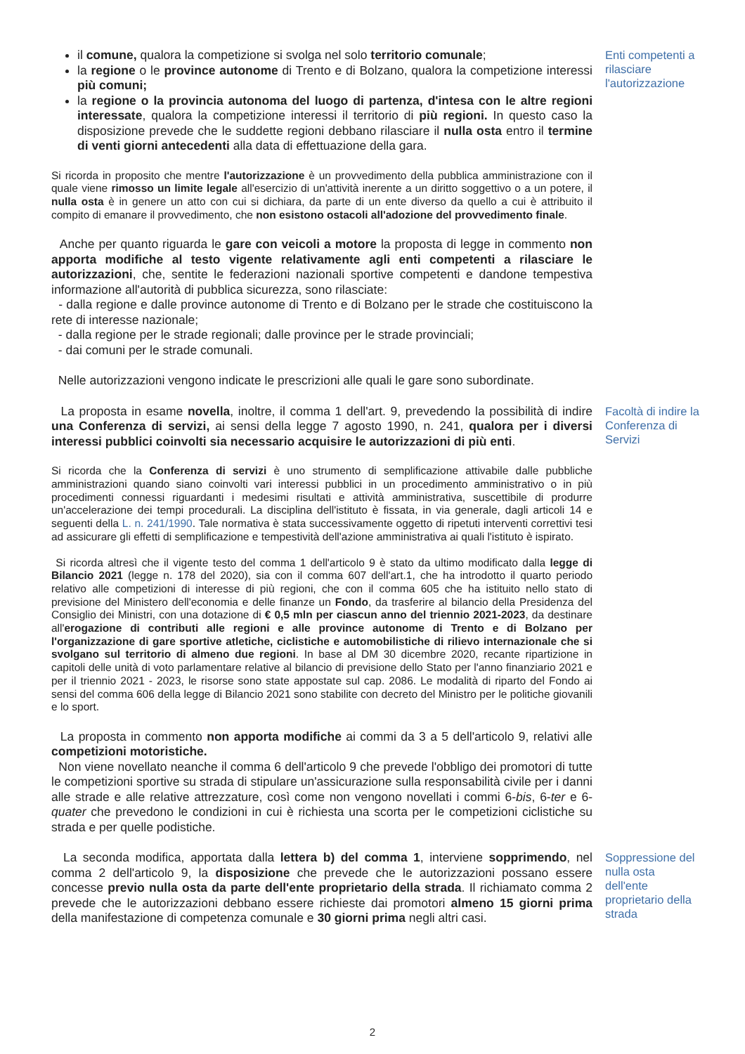il comune, qualora la competizione si svolga nel solo territorio comunale;
la regione o le province autonome di Trento e di Bolzano, qualora la competizione interessi più comuni;
la regione o la provincia autonoma del luogo di partenza, d'intesa con le altre regioni interessate, qualora la competizione interessi il territorio di più regioni. In questo caso la disposizione prevede che le suddette regioni debbano rilasciare il nulla osta entro il termine di venti giorni antecedenti alla data di effettuazione della gara.
Enti competenti a rilasciare l'autorizzazione
Si ricorda in proposito che mentre l'autorizzazione è un provvedimento della pubblica amministrazione con il quale viene rimosso un limite legale all'esercizio di un'attività inerente a un diritto soggettivo o a un potere, il nulla osta è in genere un atto con cui si dichiara, da parte di un ente diverso da quello a cui è attribuito il compito di emanare il provvedimento, che non esistono ostacoli all'adozione del provvedimento finale.
Anche per quanto riguarda le gare con veicoli a motore la proposta di legge in commento non apporta modifiche al testo vigente relativamente agli enti competenti a rilasciare le autorizzazioni, che, sentite le federazioni nazionali sportive competenti e dandone tempestiva informazione all'autorità di pubblica sicurezza, sono rilasciate:
- dalla regione e dalle province autonome di Trento e di Bolzano per le strade che costituiscono la rete di interesse nazionale;
- dalla regione per le strade regionali; dalle province per le strade provinciali;
- dai comuni per le strade comunali.
Nelle autorizzazioni vengono indicate le prescrizioni alle quali le gare sono subordinate.
La proposta in esame novella, inoltre, il comma 1 dell'art. 9, prevedendo la possibilità di indire una Conferenza di servizi, ai sensi della legge 7 agosto 1990, n. 241, qualora per i diversi interessi pubblici coinvolti sia necessario acquisire le autorizzazioni di più enti.
Facoltà di indire la Conferenza di Servizi
Si ricorda che la Conferenza di servizi è uno strumento di semplificazione attivabile dalle pubbliche amministrazioni quando siano coinvolti vari interessi pubblici in un procedimento amministrativo o in più procedimenti connessi riguardanti i medesimi risultati e attività amministrativa, suscettibile di produrre un'accelerazione dei tempi procedurali. La disciplina dell'istituto è fissata, in via generale, dagli articoli 14 e seguenti della L. n. 241/1990. Tale normativa è stata successivamente oggetto di ripetuti interventi correttivi tesi ad assicurare gli effetti di semplificazione e tempestività dell'azione amministrativa ai quali l'istituto è ispirato.
Si ricorda altresì che il vigente testo del comma 1 dell'articolo 9 è stato da ultimo modificato dalla legge di Bilancio 2021 (legge n. 178 del 2020), sia con il comma 607 dell'art.1, che ha introdotto il quarto periodo relativo alle competizioni di interesse di più regioni, che con il comma 605 che ha istituito nello stato di previsione del Ministero dell'economia e delle finanze un Fondo, da trasferire al bilancio della Presidenza del Consiglio dei Ministri, con una dotazione di € 0,5 mln per ciascun anno del triennio 2021-2023, da destinare all'erogazione di contributi alle regioni e alle province autonome di Trento e di Bolzano per l'organizzazione di gare sportive atletiche, ciclistiche e automobilistiche di rilievo internazionale che si svolgano sul territorio di almeno due regioni. In base al DM 30 dicembre 2020, recante ripartizione in capitoli delle unità di voto parlamentare relative al bilancio di previsione dello Stato per l'anno finanziario 2021 e per il triennio 2021 - 2023, le risorse sono state appostate sul cap. 2086. Le modalità di riparto del Fondo ai sensi del comma 606 della legge di Bilancio 2021 sono stabilite con decreto del Ministro per le politiche giovanili e lo sport.
La proposta in commento non apporta modifiche ai commi da 3 a 5 dell'articolo 9, relativi alle competizioni motoristiche.
Non viene novellato neanche il comma 6 dell'articolo 9 che prevede l'obbligo dei promotori di tutte le competizioni sportive su strada di stipulare un'assicurazione sulla responsabilità civile per i danni alle strade e alle relative attrezzature, così come non vengono novellati i commi 6-bis, 6-ter e 6-quater che prevedono le condizioni in cui è richiesta una scorta per le competizioni ciclistiche su strada e per quelle podistiche.
La seconda modifica, apportata dalla lettera b) del comma 1, interviene sopprimendo, nel comma 2 dell'articolo 9, la disposizione che prevede che le autorizzazioni possano essere concesse previo nulla osta da parte dell'ente proprietario della strada. Il richiamato comma 2 prevede che le autorizzazioni debbano essere richieste dai promotori almeno 15 giorni prima della manifestazione di competenza comunale e 30 giorni prima negli altri casi.
Soppressione del nulla osta dell'ente proprietario della strada
2